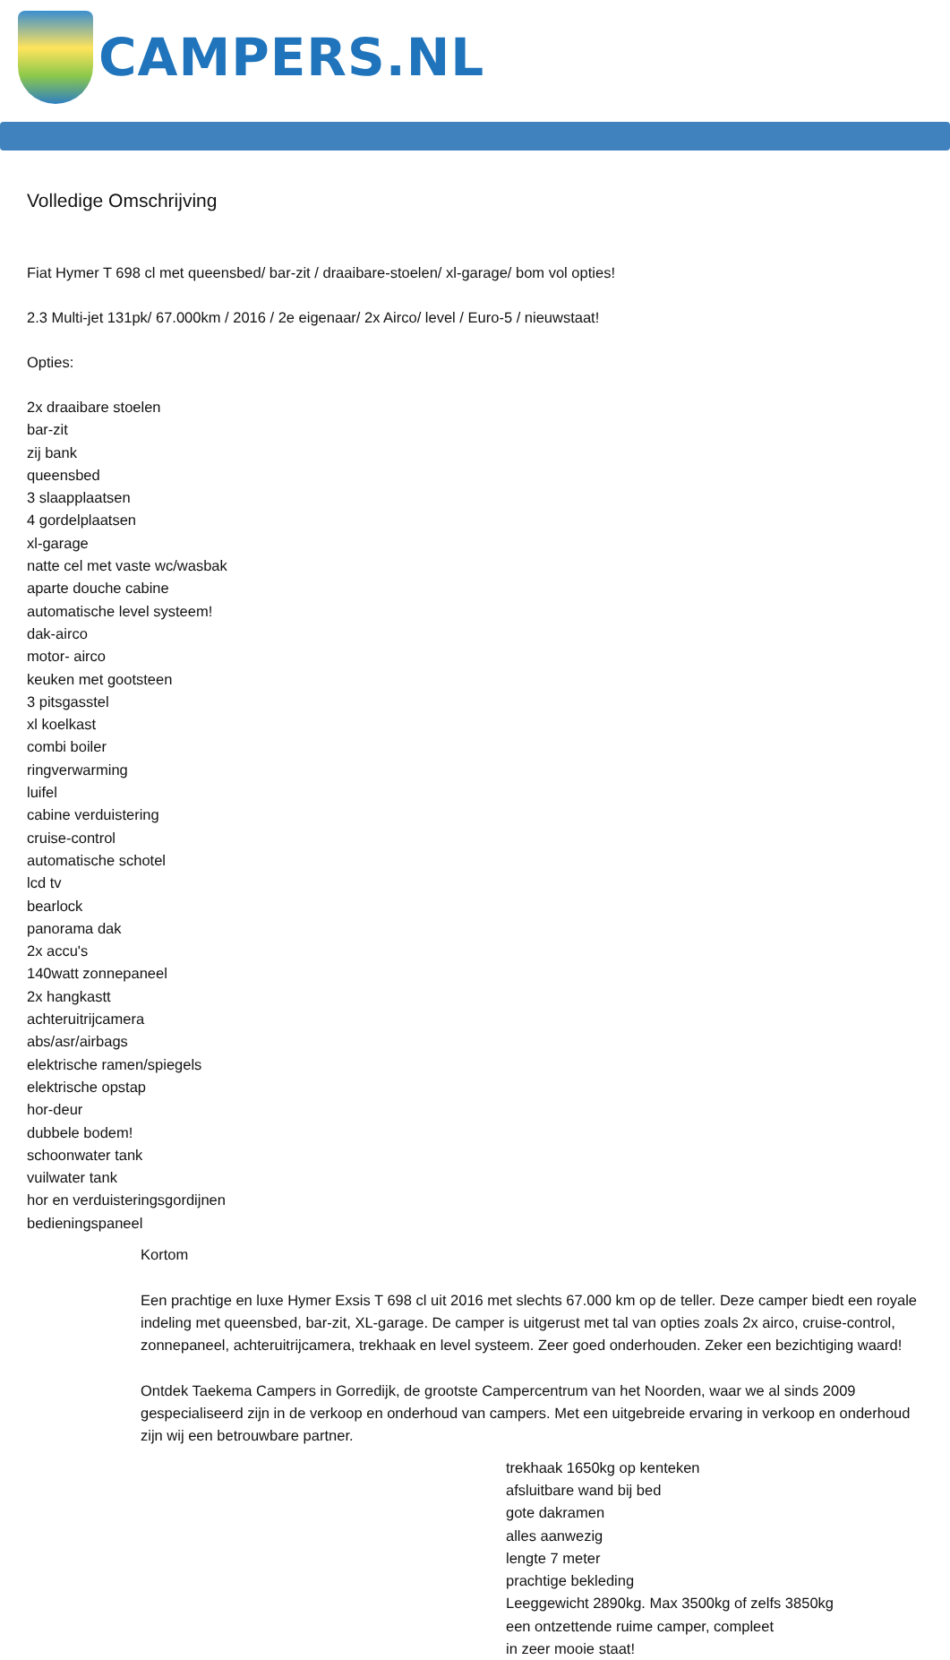CAMPERS.NL
Volledige Omschrijving
Fiat Hymer T 698 cl met queensbed/ bar-zit / draaibare-stoelen/ xl-garage/ bom vol opties!
2.3 Multi-jet 131pk/ 67.000km / 2016 / 2e eigenaar/ 2x Airco/ level / Euro-5 / nieuwstaat!
Opties:
2x draaibare stoelen
bar-zit
zij bank
queensbed
3 slaapplaatsen
4 gordelplaatsen
xl-garage
natte cel met vaste wc/wasbak
aparte douche cabine
automatische level systeem!
dak-airco
motor- airco
keuken met gootsteen
3 pitsgasstel
xl koelkast
combi boiler
ringverwarming
luifel
cabine verduistering
cruise-control
automatische schotel
lcd tv
bearlock
panorama dak
2x accu's
140watt zonnepaneel
2x hangkastt
achteruitrijcamera
abs/asr/airbags
elektrische ramen/spiegels
elektrische opstap
hor-deur
dubbele bodem!
schoonwater tank
vuilwater tank
hor en verduisteringsgordijnen
bedieningspaneel
Kortom
Een prachtige en luxe Hymer Exsis T 698 cl uit 2016 met slechts 67.000 km op de teller. Deze camper biedt een royale indeling met queensbed, bar-zit, XL-garage. De camper is uitgerust met tal van opties zoals 2x airco, cruise-control, zonnepaneel, achteruitrijcamera, trekhaak en level systeem. Zeer goed onderhouden. Zeker een bezichtiging waard!
Ontdek Taekema Campers in Gorredijk, de grootste Campercentrum van het Noorden, waar we al sinds 2009 gespecialiseerd zijn in de verkoop en onderhoud van campers. Met een uitgebreide ervaring in verkoop en onderhoud zijn wij een betrouwbare partner.
trekhaak 1650kg op kenteken
afsluitbare wand bij bed
gote dakramen
alles aanwezig
lengte 7 meter
prachtige bekleding
Leeggewicht 2890kg. Max 3500kg of zelfs 3850kg
een ontzettende ruime camper, compleet
in zeer mooie staat!